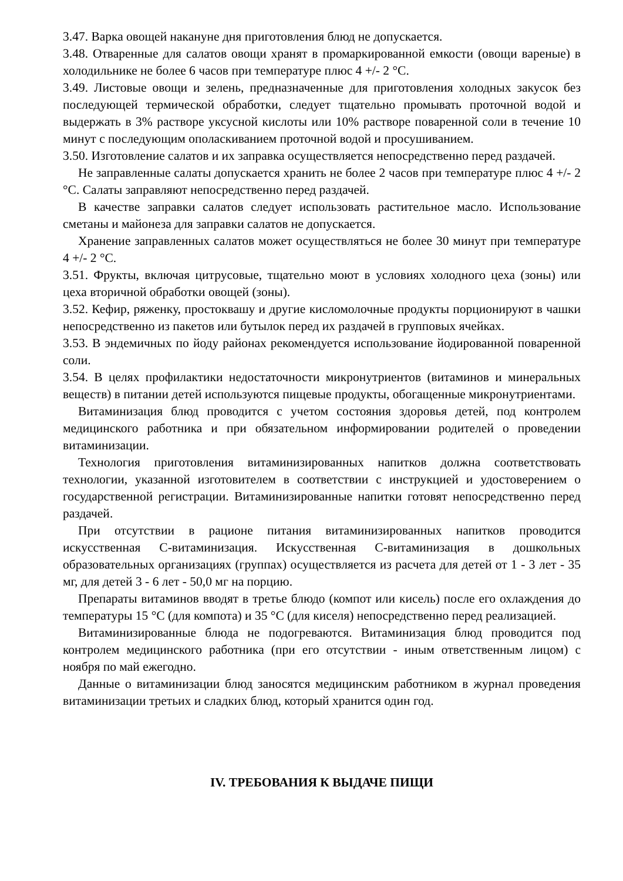3.47. Варка овощей накануне дня приготовления блюд не допускается.
3.48. Отваренные для салатов овощи хранят в промаркированной емкости (овощи вареные) в холодильнике не более 6 часов при температуре плюс 4 +/- 2 °C.
3.49. Листовые овощи и зелень, предназначенные для приготовления холодных закусок без последующей термической обработки, следует тщательно промывать проточной водой и выдержать в 3% растворе уксусной кислоты или 10% растворе поваренной соли в течение 10 минут с последующим ополаскиванием проточной водой и просушиванием.
3.50. Изготовление салатов и их заправка осуществляется непосредственно перед раздачей.
Не заправленные салаты допускается хранить не более 2 часов при температуре плюс 4 +/- 2 °C. Салаты заправляют непосредственно перед раздачей.
В качестве заправки салатов следует использовать растительное масло. Использование сметаны и майонеза для заправки салатов не допускается.
Хранение заправленных салатов может осуществляться не более 30 минут при температуре 4 +/- 2 °C.
3.51. Фрукты, включая цитрусовые, тщательно моют в условиях холодного цеха (зоны) или цеха вторичной обработки овощей (зоны).
3.52. Кефир, ряженку, простоквашу и другие кисломолочные продукты порционируют в чашки непосредственно из пакетов или бутылок перед их раздачей в групповых ячейках.
3.53. В эндемичных по йоду районах рекомендуется использование йодированной поваренной соли.
3.54. В целях профилактики недостаточности микронутриентов (витаминов и минеральных веществ) в питании детей используются пищевые продукты, обогащенные микронутриентами.
Витаминизация блюд проводится с учетом состояния здоровья детей, под контролем медицинского работника и при обязательном информировании родителей о проведении витаминизации.
Технология приготовления витаминизированных напитков должна соответствовать технологии, указанной изготовителем в соответствии с инструкцией и удостоверением о государственной регистрации. Витаминизированные напитки готовят непосредственно перед раздачей.
При отсутствии в рационе питания витаминизированных напитков проводится искусственная C-витаминизация. Искусственная C-витаминизация в дошкольных образовательных организациях (группах) осуществляется из расчета для детей от 1 - 3 лет - 35 мг, для детей 3 - 6 лет - 50,0 мг на порцию.
Препараты витаминов вводят в третье блюдо (компот или кисель) после его охлаждения до температуры 15 °C (для компота) и 35 °C (для киселя) непосредственно перед реализацией.
Витаминизированные блюда не подогреваются. Витаминизация блюд проводится под контролем медицинского работника (при его отсутствии - иным ответственным лицом) с ноября по май ежегодно.
Данные о витаминизации блюд заносятся медицинским работником в журнал проведения витаминизации третьих и сладких блюд, который хранится один год.
IV. ТРЕБОВАНИЯ К ВЫДАЧЕ ПИЩИ